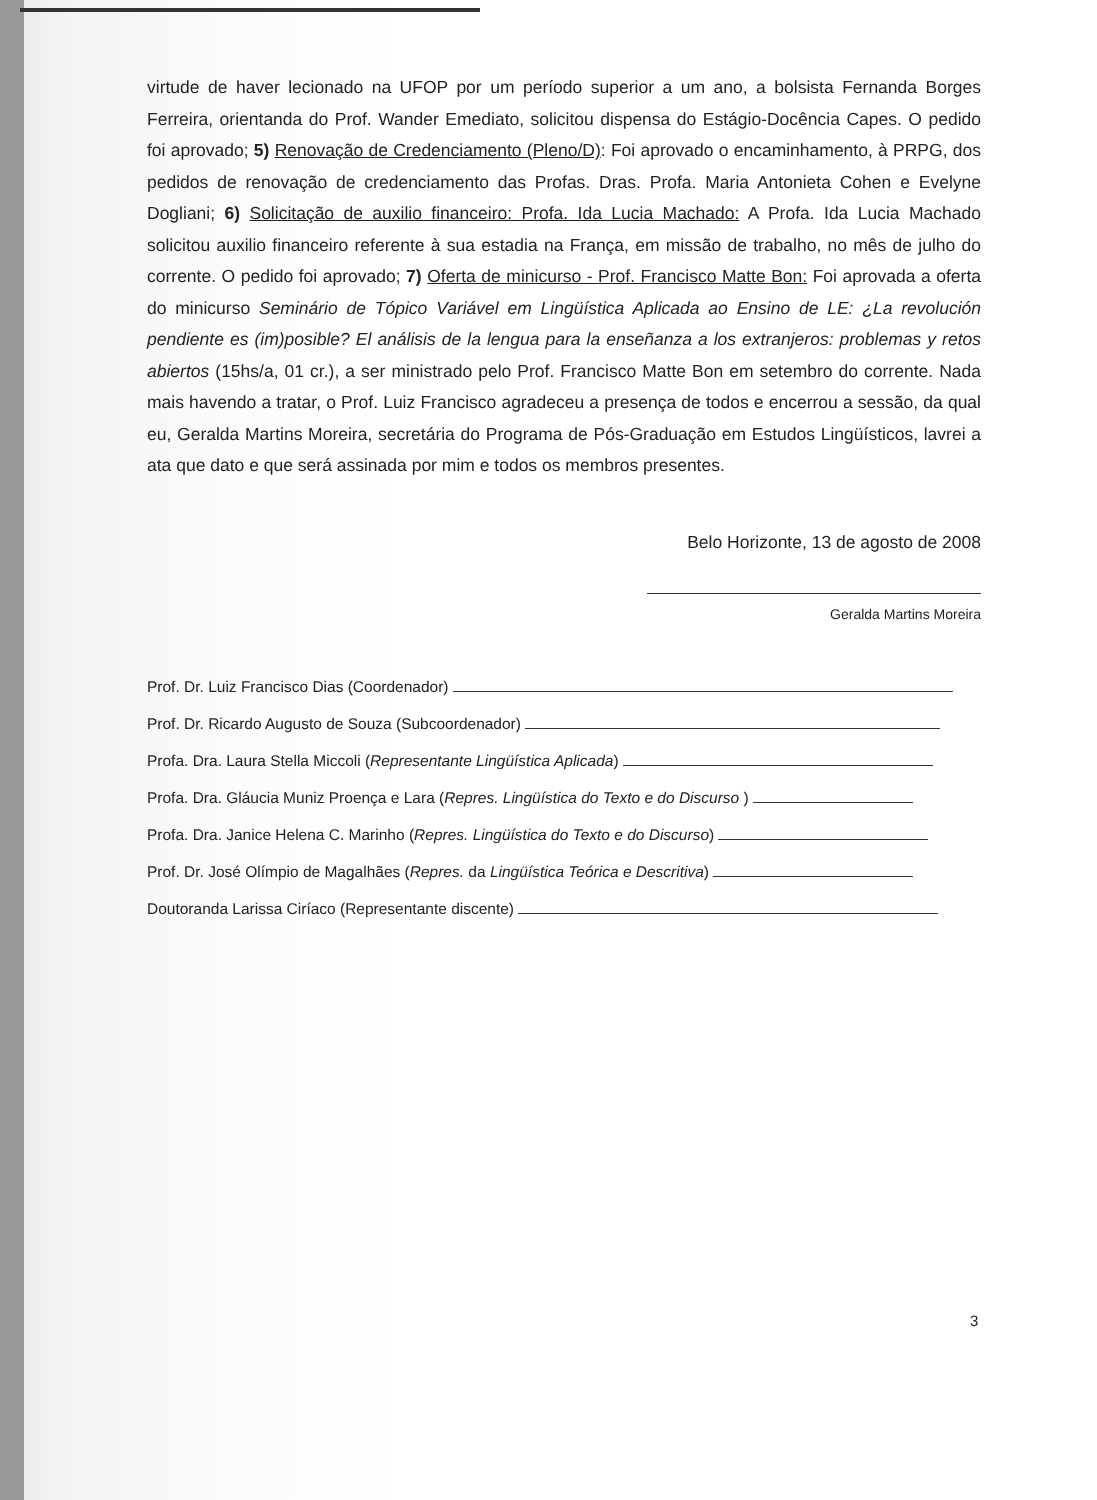virtude de haver lecionado na UFOP por um período superior a um ano, a bolsista Fernanda Borges Ferreira, orientanda do Prof. Wander Emediato, solicitou dispensa do Estágio-Docência Capes. O pedido foi aprovado; 5) Renovação de Credenciamento (Pleno/D): Foi aprovado o encaminhamento, à PRPG, dos pedidos de renovação de credenciamento das Profas. Dras. Profa. Maria Antonieta Cohen e Evelyne Dogliani; 6) Solicitação de auxilio financeiro: Profa. Ida Lucia Machado: A Profa. Ida Lucia Machado solicitou auxilio financeiro referente à sua estadia na França, em missão de trabalho, no mês de julho do corrente. O pedido foi aprovado; 7) Oferta de minicurso - Prof. Francisco Matte Bon: Foi aprovada a oferta do minicurso Seminário de Tópico Variável em Lingüística Aplicada ao Ensino de LE: ¿La revolución pendiente es (im)posible? El análisis de la lengua para la enseñanza a los extranjeros: problemas y retos abiertos (15hs/a, 01 cr.), a ser ministrado pelo Prof. Francisco Matte Bon em setembro do corrente. Nada mais havendo a tratar, o Prof. Luiz Francisco agradeceu a presença de todos e encerrou a sessão, da qual eu, Geralda Martins Moreira, secretária do Programa de Pós-Graduação em Estudos Lingüísticos, lavrei a ata que dato e que será assinada por mim e todos os membros presentes.
Belo Horizonte, 13 de agosto de 2008
Geralda Martins Moreira
Prof. Dr. Luiz Francisco Dias (Coordenador)
Prof. Dr. Ricardo Augusto de Souza (Subcoordenador)
Profa. Dra. Laura Stella Miccoli (Representante Lingüística Aplicada)
Profa. Dra. Gláucia Muniz Proença e Lara (Repres. Lingüística do Texto e do Discurso )
Profa. Dra. Janice Helena C. Marinho (Repres. Lingüística do Texto e do Discurso)
Prof. Dr. José Olímpio de Magalhães (Repres. da Lingüística Teórica e Descritiva)
Doutoranda Larissa Ciríaco (Representante discente)
3